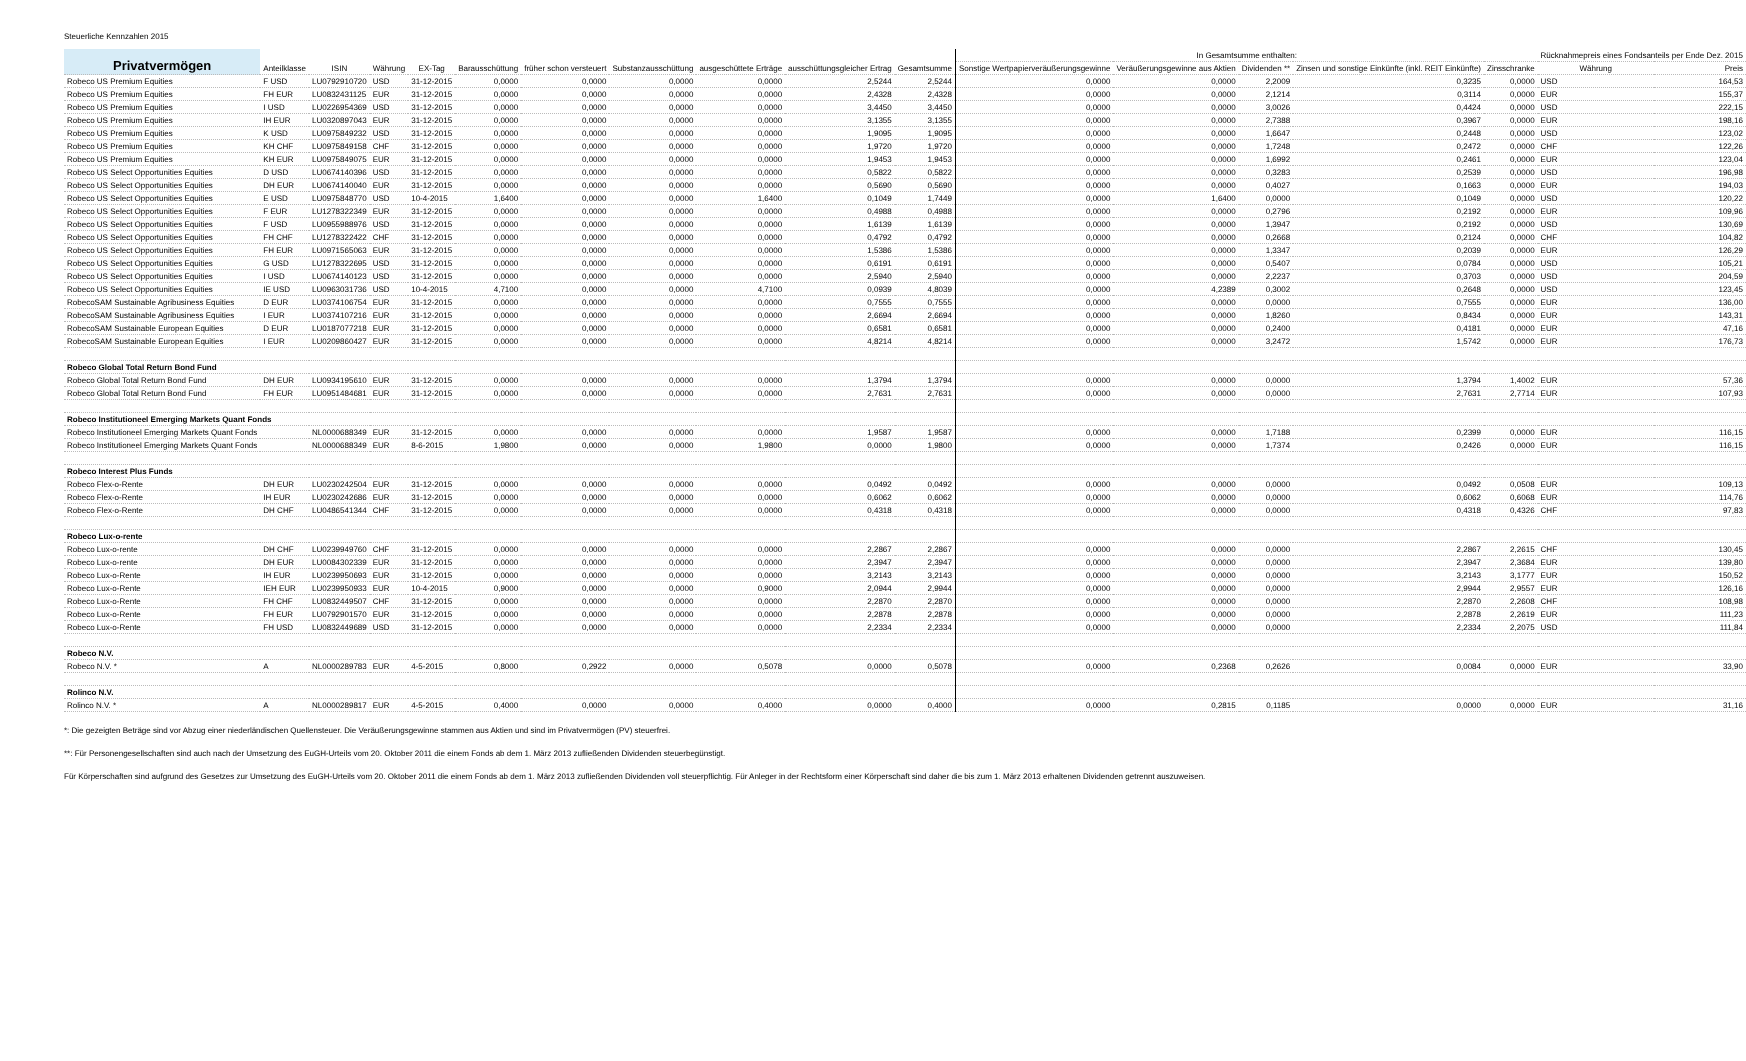Steuerliche Kennzahlen 2015
| Privatvermögen | Anteilklasse | ISIN | Währung | EX-Tag | Barausschüttung | früher schon versteuert | Substanzausschüttung | ausgeschüttete Erträge | ausschüttungsgleicher Ertrag | Gesamtsumme | | In Gesamtsumme enthalten: | | | | | Rücknahmepreis eines Fondsanteils per Ende Dez. 2015 | |
| --- | --- | --- | --- | --- | --- | --- | --- | --- | --- | --- | --- | --- | --- | --- | --- | --- | --- | --- |
| | | | | | | | | | | | | Sonstige Wertpapierveräußerungsgewinne | Veräußerungsgewinne aus Aktien | Dividenden ** | Zinsen und sonstige Einkünfte (inkl. REIT Einkünfte) | Zinsschranke | Währung | Preis |
| Robeco US Premium Equities | F USD | LU0792910720 | USD | 31-12-2015 | 0,0000 | 0,0000 | 0,0000 | 0,0000 | 2,5244 | 2,5244 | | 0,0000 | 0,0000 | 2,2009 | 0,3235 | 0,0000 | USD | 164,53 |
| Robeco US Premium Equities | FH EUR | LU0832431125 | EUR | 31-12-2015 | 0,0000 | 0,0000 | 0,0000 | 0,0000 | 2,4328 | 2,4328 | | 0,0000 | 0,0000 | 2,1214 | 0,3114 | 0,0000 | EUR | 155,37 |
| Robeco US Premium Equities | I USD | LU0226954369 | USD | 31-12-2015 | 0,0000 | 0,0000 | 0,0000 | 0,0000 | 3,4450 | 3,4450 | | 0,0000 | 0,0000 | 3,0026 | 0,4424 | 0,0000 | USD | 222,15 |
| Robeco US Premium Equities | IH EUR | LU0320897043 | EUR | 31-12-2015 | 0,0000 | 0,0000 | 0,0000 | 0,0000 | 3,1355 | 3,1355 | | 0,0000 | 0,0000 | 2,7388 | 0,3967 | 0,0000 | EUR | 198,16 |
| Robeco US Premium Equities | K USD | LU0975849232 | USD | 31-12-2015 | 0,0000 | 0,0000 | 0,0000 | 0,0000 | 1,9095 | 1,9095 | | 0,0000 | 0,0000 | 1,6647 | 0,2448 | 0,0000 | USD | 123,02 |
| Robeco US Premium Equities | KH CHF | LU0975849158 | CHF | 31-12-2015 | 0,0000 | 0,0000 | 0,0000 | 0,0000 | 1,9720 | 1,9720 | | 0,0000 | 0,0000 | 1,7248 | 0,2472 | 0,0000 | CHF | 122,26 |
| Robeco US Premium Equities | KH EUR | LU0975849075 | EUR | 31-12-2015 | 0,0000 | 0,0000 | 0,0000 | 0,0000 | 1,9453 | 1,9453 | | 0,0000 | 0,0000 | 1,6992 | 0,2461 | 0,0000 | EUR | 123,04 |
| Robeco US Select Opportunities Equities | D USD | LU0674140396 | USD | 31-12-2015 | 0,0000 | 0,0000 | 0,0000 | 0,0000 | 0,5822 | 0,5822 | | 0,0000 | 0,0000 | 0,3283 | 0,2539 | 0,0000 | USD | 196,98 |
| Robeco US Select Opportunities Equities | DH EUR | LU0674140040 | EUR | 31-12-2015 | 0,0000 | 0,0000 | 0,0000 | 0,0000 | 0,5690 | 0,5690 | | 0,0000 | 0,0000 | 0,4027 | 0,1663 | 0,0000 | EUR | 194,03 |
| Robeco US Select Opportunities Equities | E USD | LU0975848770 | USD | 10-4-2015 | 1,6400 | 0,0000 | 0,0000 | 1,6400 | 0,1049 | 1,7449 | | 0,0000 | 1,6400 | 0,0000 | 0,1049 | 0,0000 | USD | 120,22 |
| Robeco US Select Opportunities Equities | F EUR | LU1278322349 | EUR | 31-12-2015 | 0,0000 | 0,0000 | 0,0000 | 0,0000 | 0,4988 | 0,4988 | | 0,0000 | 0,0000 | 0,2796 | 0,2192 | 0,0000 | EUR | 109,96 |
| Robeco US Select Opportunities Equities | F USD | LU0955988976 | USD | 31-12-2015 | 0,0000 | 0,0000 | 0,0000 | 0,0000 | 1,6139 | 1,6139 | | 0,0000 | 0,0000 | 1,3947 | 0,2192 | 0,0000 | USD | 130,69 |
| Robeco US Select Opportunities Equities | FH CHF | LU1278322422 | CHF | 31-12-2015 | 0,0000 | 0,0000 | 0,0000 | 0,0000 | 0,4792 | 0,4792 | | 0,0000 | 0,0000 | 0,2668 | 0,2124 | 0,0000 | CHF | 104,82 |
| Robeco US Select Opportunities Equities | FH EUR | LU0971565063 | EUR | 31-12-2015 | 0,0000 | 0,0000 | 0,0000 | 0,0000 | 1,5386 | 1,5386 | | 0,0000 | 0,0000 | 1,3347 | 0,2039 | 0,0000 | EUR | 126,29 |
| Robeco US Select Opportunities Equities | G USD | LU1278322695 | USD | 31-12-2015 | 0,0000 | 0,0000 | 0,0000 | 0,0000 | 0,6191 | 0,6191 | | 0,0000 | 0,0000 | 0,5407 | 0,0784 | 0,0000 | USD | 105,21 |
| Robeco US Select Opportunities Equities | I USD | LU0674140123 | USD | 31-12-2015 | 0,0000 | 0,0000 | 0,0000 | 0,0000 | 2,5940 | 2,5940 | | 0,0000 | 0,0000 | 2,2237 | 0,3703 | 0,0000 | USD | 204,59 |
| Robeco US Select Opportunities Equities | IE USD | LU0963031736 | USD | 10-4-2015 | 4,7100 | 0,0000 | 0,0000 | 4,7100 | 0,0939 | 4,8039 | | 0,0000 | 4,2389 | 0,3002 | 0,2648 | 0,0000 | USD | 123,45 |
| RobecoSAM Sustainable Agribusiness Equities | D EUR | LU0374106754 | EUR | 31-12-2015 | 0,0000 | 0,0000 | 0,0000 | 0,0000 | 0,7555 | 0,7555 | | 0,0000 | 0,0000 | 0,0000 | 0,7555 | 0,0000 | EUR | 136,00 |
| RobecoSAM Sustainable Agribusiness Equities | I EUR | LU0374107216 | EUR | 31-12-2015 | 0,0000 | 0,0000 | 0,0000 | 0,0000 | 2,6694 | 2,6694 | | 0,0000 | 0,0000 | 1,8260 | 0,8434 | 0,0000 | EUR | 143,31 |
| RobecoSAM Sustainable European Equities | D EUR | LU0187077218 | EUR | 31-12-2015 | 0,0000 | 0,0000 | 0,0000 | 0,0000 | 0,6581 | 0,6581 | | 0,0000 | 0,0000 | 0,2400 | 0,4181 | 0,0000 | EUR | 47,16 |
| RobecoSAM Sustainable European Equities | I EUR | LU0209860427 | EUR | 31-12-2015 | 0,0000 | 0,0000 | 0,0000 | 0,0000 | 4,8214 | 4,8214 | | 0,0000 | 0,0000 | 3,2472 | 1,5742 | 0,0000 | EUR | 176,73 |
| Robeco Global Total Return Bond Fund | | | | | | | | | | | | | | | | | | |
| Robeco Global Total Return Bond Fund | DH EUR | LU0934195610 | EUR | 31-12-2015 | 0,0000 | 0,0000 | 0,0000 | 0,0000 | 1,3794 | 1,3794 | | 0,0000 | 0,0000 | 0,0000 | 1,3794 | 1,4002 | EUR | 57,36 |
| Robeco Global Total Return Bond Fund | FH EUR | LU0951484681 | EUR | 31-12-2015 | 0,0000 | 0,0000 | 0,0000 | 0,0000 | 2,7631 | 2,7631 | | 0,0000 | 0,0000 | 0,0000 | 2,7631 | 2,7714 | EUR | 107,93 |
| Robeco Institutioneel Emerging Markets Quant Fonds | | | | | | | | | | | | | | | | | | |
| Robeco Institutioneel Emerging Markets Quant Fonds | | NL0000688349 | EUR | 31-12-2015 | 0,0000 | 0,0000 | 0,0000 | 0,0000 | 1,9587 | 1,9587 | | 0,0000 | 0,0000 | 1,7188 | 0,2399 | 0,0000 | EUR | 116,15 |
| Robeco Institutioneel Emerging Markets Quant Fonds | | NL0000688349 | EUR | 8-6-2015 | 1,9800 | 0,0000 | 0,0000 | 1,9800 | 0,0000 | 1,9800 | | 0,0000 | 0,0000 | 1,7374 | 0,2426 | 0,0000 | EUR | 116,15 |
| Robeco Interest Plus Funds | | | | | | | | | | | | | | | | | | |
| Robeco Flex-o-Rente | DH EUR | LU0230242504 | EUR | 31-12-2015 | 0,0000 | 0,0000 | 0,0000 | 0,0000 | 0,0492 | 0,0492 | | 0,0000 | 0,0000 | 0,0000 | 0,0492 | 0,0508 | EUR | 109,13 |
| Robeco Flex-o-Rente | IH EUR | LU0230242686 | EUR | 31-12-2015 | 0,0000 | 0,0000 | 0,0000 | 0,0000 | 0,6062 | 0,6062 | | 0,0000 | 0,0000 | 0,0000 | 0,6062 | 0,6068 | EUR | 114,76 |
| Robeco Flex-o-Rente | DH CHF | LU0486541344 | CHF | 31-12-2015 | 0,0000 | 0,0000 | 0,0000 | 0,0000 | 0,4318 | 0,4318 | | 0,0000 | 0,0000 | 0,0000 | 0,4318 | 0,4326 | CHF | 97,83 |
| Robeco Lux-o-rente | | | | | | | | | | | | | | | | | | |
| Robeco Lux-o-rente | DH CHF | LU0239949760 | CHF | 31-12-2015 | 0,0000 | 0,0000 | 0,0000 | 0,0000 | 2,2867 | 2,2867 | | 0,0000 | 0,0000 | 0,0000 | 2,2867 | 2,2615 | CHF | 130,45 |
| Robeco Lux-o-rente | DH EUR | LU0084302339 | EUR | 31-12-2015 | 0,0000 | 0,0000 | 0,0000 | 0,0000 | 2,3947 | 2,3947 | | 0,0000 | 0,0000 | 0,0000 | 2,3947 | 2,3684 | EUR | 139,80 |
| Robeco Lux-o-Rente | IH EUR | LU0239950693 | EUR | 31-12-2015 | 0,0000 | 0,0000 | 0,0000 | 0,0000 | 3,2143 | 3,2143 | | 0,0000 | 0,0000 | 0,0000 | 3,2143 | 3,1777 | EUR | 150,52 |
| Robeco Lux-o-Rente | IEH EUR | LU0239950933 | EUR | 10-4-2015 | 0,9000 | 0,0000 | 0,0000 | 0,9000 | 2,0944 | 2,9944 | | 0,0000 | 0,0000 | 0,0000 | 2,9944 | 2,9557 | EUR | 126,16 |
| Robeco Lux-o-Rente | FH CHF | LU0832449507 | CHF | 31-12-2015 | 0,0000 | 0,0000 | 0,0000 | 0,0000 | 2,2870 | 2,2870 | | 0,0000 | 0,0000 | 0,0000 | 2,2870 | 2,2608 | CHF | 108,98 |
| Robeco Lux-o-Rente | FH EUR | LU0792901570 | EUR | 31-12-2015 | 0,0000 | 0,0000 | 0,0000 | 0,0000 | 2,2878 | 2,2878 | | 0,0000 | 0,0000 | 0,0000 | 2,2878 | 2,2619 | EUR | 111,23 |
| Robeco Lux-o-Rente | FH USD | LU0832449689 | USD | 31-12-2015 | 0,0000 | 0,0000 | 0,0000 | 0,0000 | 2,2334 | 2,2334 | | 0,0000 | 0,0000 | 0,0000 | 2,2334 | 2,2075 | USD | 111,84 |
| Robeco N.V. | | | | | | | | | | | | | | | | | | |
| Robeco N.V. * | A | NL0000289783 | EUR | 4-5-2015 | 0,8000 | 0,2922 | 0,0000 | 0,5078 | 0,0000 | 0,5078 | | 0,0000 | 0,2368 | 0,2626 | 0,0084 | 0,0000 | EUR | 33,90 |
| Rolinco N.V. | | | | | | | | | | | | | | | | | | |
| Rolinco N.V. * | A | NL0000289817 | EUR | 4-5-2015 | 0,4000 | 0,0000 | 0,0000 | 0,4000 | 0,0000 | 0,4000 | | 0,0000 | 0,2815 | 0,1185 | 0,0000 | 0,0000 | EUR | 31,16 |
*: Die gezeigten Beträge sind vor Abzug einer niederländischen Quellensteuer. Die Veräußerungsgewinne stammen aus Aktien und sind im Privatvermögen (PV) steuerfrei.
**: Für Personengesellschaften sind auch nach der Umsetzung des EuGH-Urteils vom 20. Oktober 2011 die einem Fonds ab dem 1. März 2013 zufließenden Dividenden steuerbegünstigt.
Für Körperschaften sind aufgrund des Gesetzes zur Umsetzung des EuGH-Urteils vom 20. Oktober 2011 die einem Fonds ab dem 1. März 2013 zufließenden Dividenden voll steuerpflichtig. Für Anleger in der Rechtsform einer Körperschaft sind daher die bis zum 1. März 2013 erhaltenen Dividenden getrennt auszuweisen.